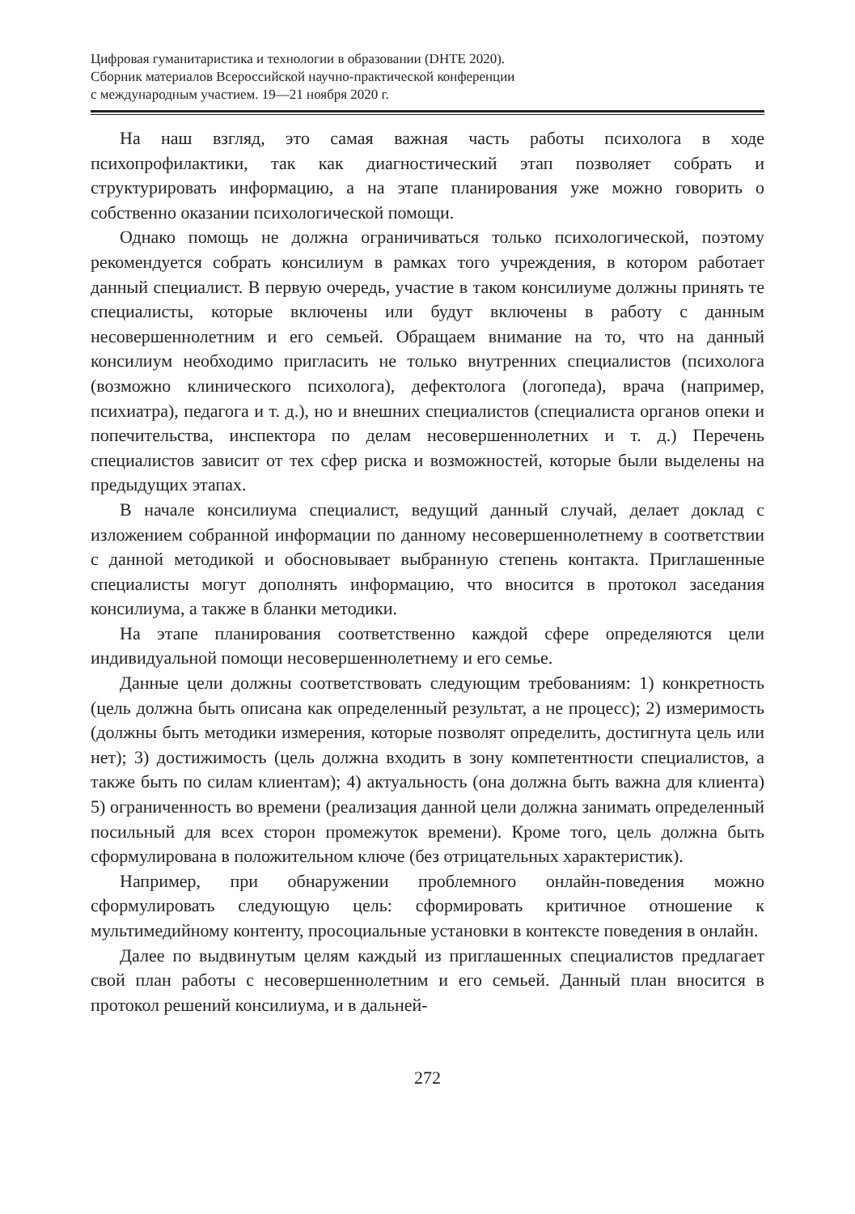Цифровая гуманитаристика и технологии в образовании (DHTE 2020).
Сборник материалов Всероссийской научно-практической конференции
с международным участием. 19—21 ноября 2020 г.
На наш взгляд, это самая важная часть работы психолога в ходе психопрофилактики, так как диагностический этап позволяет собрать и структурировать информацию, а на этапе планирования уже можно говорить о собственно оказании психологической помощи.
Однако помощь не должна ограничиваться только психологической, поэтому рекомендуется собрать консилиум в рамках того учреждения, в котором работает данный специалист. В первую очередь, участие в таком консилиуме должны принять те специалисты, которые включены или будут включены в работу с данным несовершеннолетним и его семьей. Обращаем внимание на то, что на данный консилиум необходимо пригласить не только внутренних специалистов (психолога (возможно клинического психолога), дефектолога (логопеда), врача (например, психиатра), педагога и т. д.), но и внешних специалистов (специалиста органов опеки и попечительства, инспектора по делам несовершеннолетних и т. д.) Перечень специалистов зависит от тех сфер риска и возможностей, которые были выделены на предыдущих этапах.
В начале консилиума специалист, ведущий данный случай, делает доклад с изложением собранной информации по данному несовершеннолетнему в соответствии с данной методикой и обосновывает выбранную степень контакта. Приглашенные специалисты могут дополнять информацию, что вносится в протокол заседания консилиума, а также в бланки методики.
На этапе планирования соответственно каждой сфере определяются цели индивидуальной помощи несовершеннолетнему и его семье.
Данные цели должны соответствовать следующим требованиям: 1) конкретность (цель должна быть описана как определенный результат, а не процесс); 2) измеримость (должны быть методики измерения, которые позволят определить, достигнута цель или нет); 3) достижимость (цель должна входить в зону компетентности специалистов, а также быть по силам клиентам); 4) актуальность (она должна быть важна для клиента) 5) ограниченность во времени (реализация данной цели должна занимать определенный посильный для всех сторон промежуток времени). Кроме того, цель должна быть сформулирована в положительном ключе (без отрицательных характеристик).
Например, при обнаружении проблемного онлайн-поведения можно сформулировать следующую цель: сформировать критичное отношение к мультимедийному контенту, просоциальные установки в контексте поведения в онлайн.
Далее по выдвинутым целям каждый из приглашенных специалистов предлагает свой план работы с несовершеннолетним и его семьей. Данный план вносится в протокол решений консилиума, и в дальней-
272